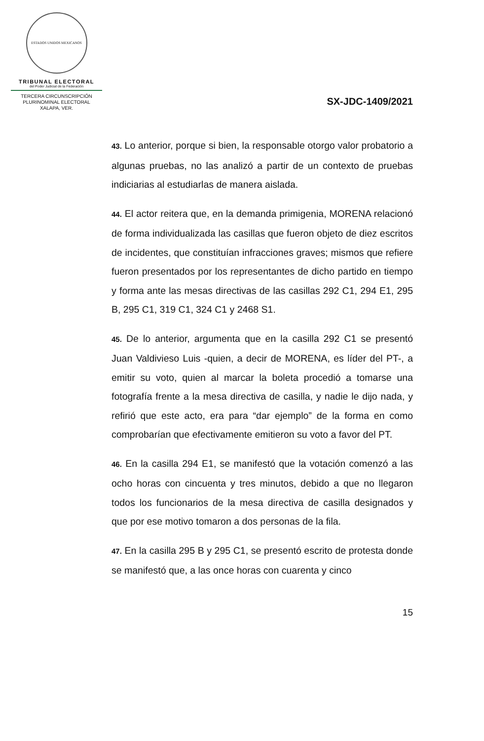ESTADOS UNIDOS MEXICANOS
TRIBUNAL ELECTORAL
del Poder Judicial de la Federación
TERCERA CIRCUNSCRIPCIÓN
PLURINOMINAL ELECTORAL
XALAPA, VER.
SX-JDC-1409/2021
43. Lo anterior, porque si bien, la responsable otorgo valor probatorio a algunas pruebas, no las analizó a partir de un contexto de pruebas indiciarias al estudiarlas de manera aislada.
44. El actor reitera que, en la demanda primigenia, MORENA relacionó de forma individualizada las casillas que fueron objeto de diez escritos de incidentes, que constituían infracciones graves; mismos que refiere fueron presentados por los representantes de dicho partido en tiempo y forma ante las mesas directivas de las casillas 292 C1, 294 E1, 295 B, 295 C1, 319 C1, 324 C1 y 2468 S1.
45. De lo anterior, argumenta que en la casilla 292 C1 se presentó Juan Valdivieso Luis -quien, a decir de MORENA, es líder del PT-, a emitir su voto, quien al marcar la boleta procedió a tomarse una fotografía frente a la mesa directiva de casilla, y nadie le dijo nada, y refirió que este acto, era para “dar ejemplo” de la forma en como comprobarían que efectivamente emitieron su voto a favor del PT.
46. En la casilla 294 E1, se manifestó que la votación comenzó a las ocho horas con cincuenta y tres minutos, debido a que no llegaron todos los funcionarios de la mesa directiva de casilla designados y que por ese motivo tomaron a dos personas de la fila.
47. En la casilla 295 B y 295 C1, se presentó escrito de protesta donde se manifestó que, a las once horas con cuarenta y cinco
15